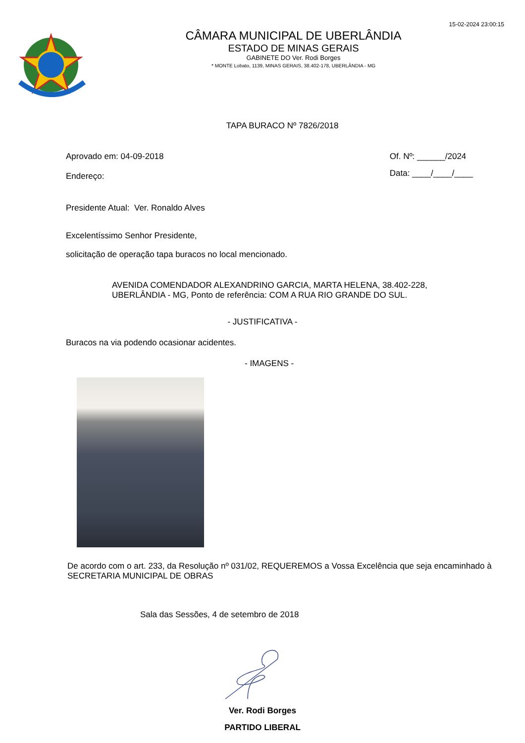15-02-2024 23:00:15
CÂMARA MUNICIPAL DE UBERLÂNDIA
ESTADO DE MINAS GERAIS
GABINETE DO Ver. Rodi Borges
* MONTE Lobato, 1139, MINAS GERAIS, 38.402-178, UBERLÂNDIA - MG
TAPA BURACO Nº 7826/2018
Aprovado em: 04-09-2018
Endereço:
Of. Nº: ______/2024
Data: ____/____/____
Presidente Atual: Ver. Ronaldo Alves
Excelentíssimo Senhor Presidente,
solicitação de operação tapa buracos no local mencionado.
AVENIDA COMENDADOR ALEXANDRINO GARCIA, MARTA HELENA, 38.402-228,
UBERLÂNDIA - MG, Ponto de referência: COM A RUA RIO GRANDE DO SUL.
- JUSTIFICATIVA -
Buracos na via podendo ocasionar acidentes.
- IMAGENS -
De acordo com o art. 233, da Resolução nº 031/02, REQUEREMOS a Vossa Excelência que seja encaminhado à SECRETARIA MUNICIPAL DE OBRAS
Sala das Sessões, 4 de setembro de 2018
Ver. Rodi Borges
PARTIDO LIBERAL